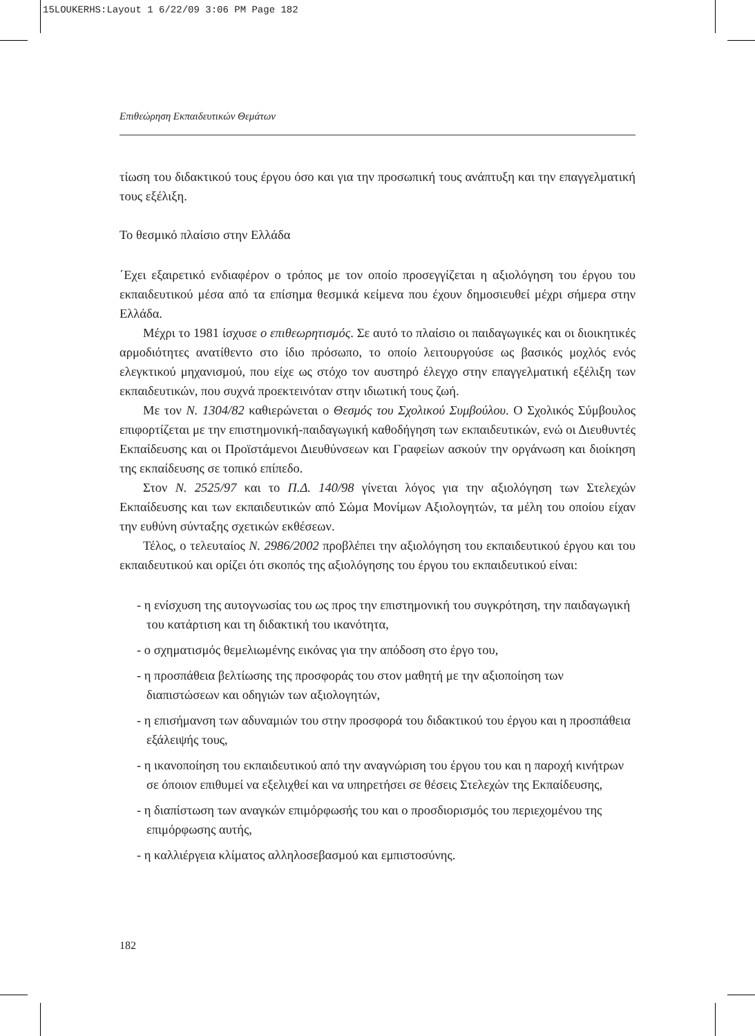15LOUKERHS:Layout 1 6/22/09 3:06 PM Page 182
Επιθεώρηση Εκπαιδευτικών Θεμάτων
τίωση του διδακτικού τους έργου όσο και για την προσωπική τους ανάπτυξη και την επαγγελματική τους εξέλιξη.
Το θεσμικό πλαίσιο στην Ελλάδα
΄Εχει εξαιρετικό ενδιαφέρον ο τρόπος με τον οποίο προσεγγίζεται η αξιολόγηση του έργου του εκπαιδευτικού μέσα από τα επίσημα θεσμικά κείμενα που έχουν δημοσιευθεί μέχρι σήμερα στην Ελλάδα.
Μέχρι το 1981 ίσχυσε ο επιθεωρητισμός. Σε αυτό το πλαίσιο οι παιδαγωγικές και οι διοικητικές αρμοδιότητες ανατίθεντο στο ίδιο πρόσωπο, το οποίο λειτουργούσε ως βασικός μοχλός ενός ελεγκτικού μηχανισμού, που είχε ως στόχο τον αυστηρό έλεγχο στην επαγγελματική εξέλιξη των εκπαιδευτικών, που συχνά προεκτεινόταν στην ιδιωτική τους ζωή.
Με τον Ν. 1304/82 καθιερώνεται ο Θεσμός του Σχολικού Συμβούλου. Ο Σχολικός Σύμβουλος επιφορτίζεται με την επιστημονική-παιδαγωγική καθοδήγηση των εκπαιδευτικών, ενώ οι Διευθυντές Εκπαίδευσης και οι Προϊστάμενοι Διευθύνσεων και Γραφείων ασκούν την οργάνωση και διοίκηση της εκπαίδευσης σε τοπικό επίπεδο.
Στον Ν. 2525/97 και το Π.Δ. 140/98 γίνεται λόγος για την αξιολόγηση των Στελεχών Εκπαίδευσης και των εκπαιδευτικών από Σώμα Μονίμων Αξιολογητών, τα μέλη του οποίου είχαν την ευθύνη σύνταξης σχετικών εκθέσεων.
Τέλος, ο τελευταίος Ν. 2986/2002 προβλέπει την αξιολόγηση του εκπαιδευτικού έργου και του εκπαιδευτικού και ορίζει ότι σκοπός της αξιολόγησης του έργου του εκπαιδευτικού είναι:
- η ενίσχυση της αυτογνωσίας του ως προς την επιστημονική του συγκρότηση, την παιδαγωγική του κατάρτιση και τη διδακτική του ικανότητα,
- ο σχηματισμός θεμελιωμένης εικόνας για την απόδοση στο έργο του,
- η προσπάθεια βελτίωσης της προσφοράς του στον μαθητή με την αξιοποίηση των διαπιστώσεων και οδηγιών των αξιολογητών,
- η επισήμανση των αδυναμιών του στην προσφορά του διδακτικού του έργου και η προσπάθεια εξάλειψής τους,
- η ικανοποίηση του εκπαιδευτικού από την αναγνώριση του έργου του και η παροχή κινήτρων σε όποιον επιθυμεί να εξελιχθεί και να υπηρετήσει σε θέσεις Στελεχών της Εκπαίδευσης,
- η διαπίστωση των αναγκών επιμόρφωσής του και ο προσδιορισμός του περιεχομένου της επιμόρφωσης αυτής,
- η καλλιέργεια κλίματος αλληλοσεβασμού και εμπιστοσύνης.
182